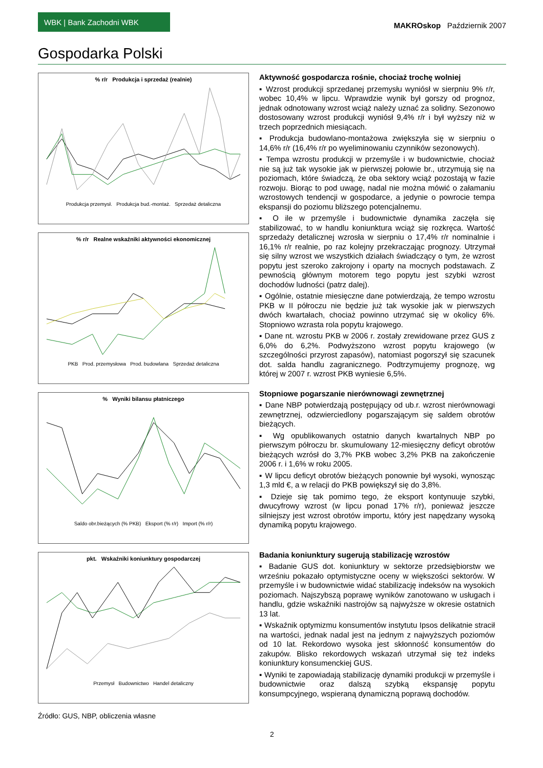WBK | Bank Zachodni WBK
MAKROskop Październik 2007
Gospodarka Polski
% r/r Produkcja i sprzedaż (realnie)
Produkcja przemysł. Produkcja bud.-montaż. Sprzedaż detaliczna
% r/r Realne wskaźniki aktywności ekonomicznej
PKB Prod. przemysłowa Prod. budowlana Sprzedaż detaliczna
% Wyniki bilansu płatniczego
Saldo obr.bieżących (% PKB) Eksport (% r/r) Import (% r/r)
pkt. Wskaźniki koniunktury gospodarczej
Przemysł Budownictwo Handel detaliczny
Źródło: GUS, NBP, obliczenia własne
Aktywność gospodarcza rośnie, chociaż trochę wolniej
▪ Wzrost produkcji sprzedanej przemysłu wyniósł w sierpniu 9% r/r, wobec 10,4% w lipcu. Wprawdzie wynik był gorszy od prognoz, jednak odnotowany wzrost wciąż należy uznać za solidny. Sezonowo dostosowany wzrost produkcji wyniósł 9,4% r/r i był wyższy niż w trzech poprzednich miesiącach.
▪ Produkcja budowlano-montażowa zwiększyła się w sierpniu o 14,6% r/r (16,4% r/r po wyeliminowaniu czynników sezonowych).
▪ Tempa wzrostu produkcji w przemyśle i w budownictwie, chociaż nie są już tak wysokie jak w pierwszej połowie br., utrzymują się na poziomach, które świadczą, że oba sektory wciąż pozostają w fazie rozwoju. Biorąc to pod uwagę, nadal nie można mówić o załamaniu wzrostowych tendencji w gospodarce, a jedynie o powrocie tempa ekspansji do poziomu bliższego potencjalnemu.
▪ O ile w przemyśle i budownictwie dynamika zaczęła się stabilizować, to w handlu koniunktura wciąż się rozkręca. Wartość sprzedaży detalicznej wzrosła w sierpniu o 17,4% r/r nominalnie i 16,1% r/r realnie, po raz kolejny przekraczając prognozy. Utrzymał się silny wzrost we wszystkich działach świadczący o tym, że wzrost popytu jest szeroko zakrojony i oparty na mocnych podstawach. Z pewnością głównym motorem tego popytu jest szybki wzrost dochodów ludności (patrz dalej).
▪ Ogólnie, ostatnie miesięczne dane potwierdzają, że tempo wzrostu PKB w II półroczu nie będzie już tak wysokie jak w pierwszych dwóch kwartałach, chociaż powinno utrzymać się w okolicy 6%. Stopniowo wzrasta rola popytu krajowego.
▪ Dane nt. wzrostu PKB w 2006 r. zostały zrewidowane przez GUS z 6,0% do 6,2%. Podwyższono wzrost popytu krajowego (w szczególności przyrost zapasów), natomiast pogorszył się szacunek dot. salda handlu zagranicznego. Podtrzymujemy prognozę, wg której w 2007 r. wzrost PKB wyniesie 6,5%.
Stopniowe pogarszanie nierównowagi zewnętrznej
▪ Dane NBP potwierdzają postępujący od ub.r. wzrost nierównowagi zewnętrznej, odzwierciedlony pogarszającym się saldem obrotów bieżących.
▪ Wg opublikowanych ostatnio danych kwartalnych NBP po pierwszym półroczu br. skumulowany 12-miesięczny deficyt obrotów bieżących wzrósł do 3,7% PKB wobec 3,2% PKB na zakończenie 2006 r. i 1,6% w roku 2005.
▪ W lipcu deficyt obrotów bieżących ponownie był wysoki, wynosząc 1,3 mld €, a w relacji do PKB powiększył się do 3,8%.
▪ Dzieje się tak pomimo tego, że eksport kontynuuje szybki, dwucyfrowy wzrost (w lipcu ponad 17% r/r), ponieważ jeszcze silniejszy jest wzrost obrotów importu, który jest napędzany wysoką dynamiką popytu krajowego.
Badania koniunktury sugerują stabilizację wzrostów
▪ Badanie GUS dot. koniunktury w sektorze przedsiębiorstw we wrześniu pokazało optymistyczne oceny w większości sektorów. W przemyśle i w budownictwie widać stabilizację indeksów na wysokich poziomach. Najszybszą poprawę wyników zanotowano w usługach i handlu, gdzie wskaźniki nastrojów są najwyższe w okresie ostatnich 13 lat.
▪ Wskaźnik optymizmu konsumentów instytutu Ipsos delikatnie stracił na wartości, jednak nadal jest na jednym z najwyższych poziomów od 10 lat. Rekordowo wysoka jest skłonność konsumentów do zakupów. Blisko rekordowych wskazań utrzymał się też indeks koniunktury konsumenckiej GUS.
▪ Wyniki te zapowiadają stabilizację dynamiki produkcji w przemyśle i budownictwie oraz dalszą szybką ekspansję popytu konsumpcyjnego, wspieraną dynamiczną poprawą dochodów.
2